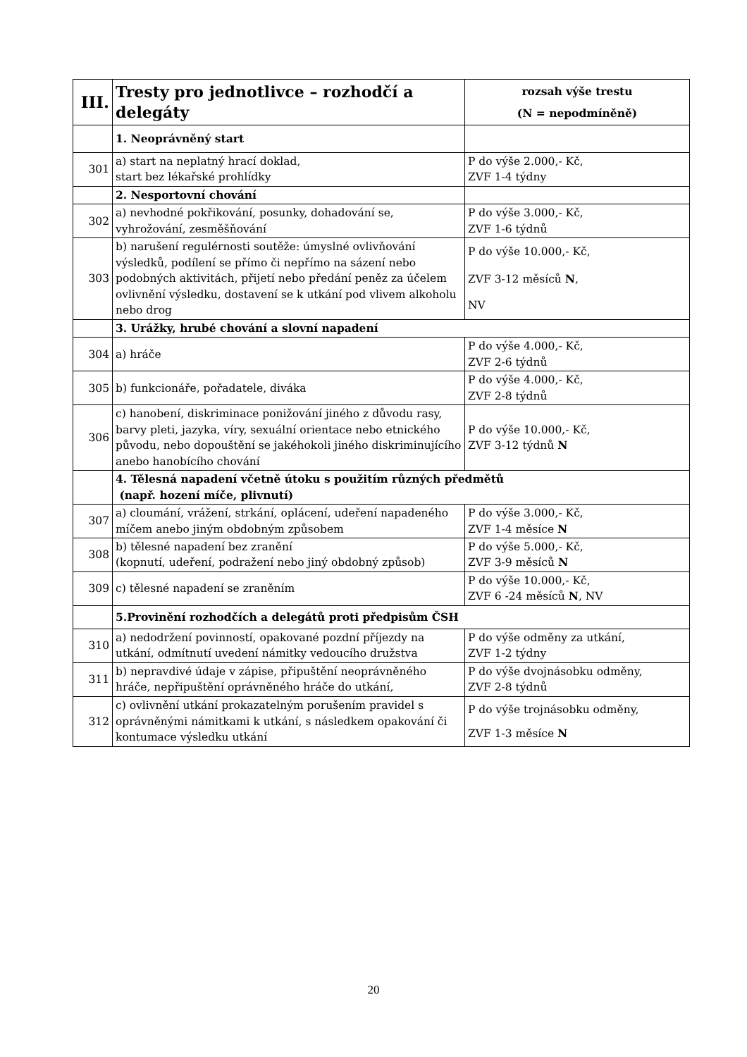| III. | Tresty pro jednotlivce – rozhodčí a delegáty | rozsah výše trestu (N = nepodmíněně) |
| | 1. Neoprávněný start | |
| 301 | a) start na neplatný hrací doklad, start bez lékařské prohlídky | P do výše 2.000,- Kč, ZVF 1-4 týdny |
| | 2. Nesportovní chování | |
| 302 | a) nevhodné pokřikování, posunky, dohadování se, vyhrožování, zesměšňování | P do výše 3.000,- Kč, ZVF 1-6 týdnů |
| 303 | b) narušení regulérnosti soutěže: úmyslné ovlivňování výsledků, podílení se přímo či nepřímo na sázení nebo podobných aktivitách, přijetí nebo předání peněz za účelem ovlivnění výsledku, dostavení se k utkání pod vlivem alkoholu nebo drog | P do výše 10.000,- Kč, ZVF 3-12 měsíců N , NV |
| | 3. Urážky, hrubé chování a slovní napadení | |
| 304 | a) hráče | P do výše 4.000,- Kč, ZVF 2-6 týdnů |
| 305 | b) funkcionáře, pořadatele, diváka | P do výše 4.000,- Kč, ZVF 2-8 týdnů |
| 306 | c) hanobení, diskriminace ponižování jiného z důvodu rasy, barvy pleti, jazyka, víry, sexuální orientace nebo etnického původu, nebo dopouštění se jakéhokoli jiného diskriminujícího anebo hanobícího chování | P do výše 10.000,- Kč, ZVF 3-12 týdnů N |
| | 4. Tělesná napadení včetně útoku s použitím různých předmětů (např. hození míče, plivnutí) | |
| 307 | a) cloumání, vrážení, strkání, oplácení, udeření napadeného míčem anebo jiným obdobným způsobem | P do výše 3.000,- Kč, ZVF 1-4 měsíce N |
| 308 | b) tělesné napadení bez zranění (kopnutí, udeření, podražení nebo jiný obdobný způsob) | P do výše 5.000,- Kč, ZVF 3-9 měsíců N |
| 309 | c) tělesné napadení se zraněním | P do výše 10.000,- Kč, ZVF 6 -24 měsíců N , NV |
| | 5.Provinění rozhodčích a delegátů proti předpisům ČSH | |
| 310 | a) nedodržení povinností, opakované pozdní příjezdy na utkání, odmítnutí uvedení námitky vedoucího družstva | P do výše odměny za utkání, ZVF 1-2 týdny |
| 311 | b) nepravdivé údaje v zápise, připuštění neoprávněného hráče, nepřipuštění oprávněného hráče do utkání, | P do výše dvojnásobku odměny, ZVF 2-8 týdnů |
| 312 | c) ovlivnění utkání prokazatelným porušením pravidel s oprávněnými námitkami k utkání, s následkem opakování či kontumace výsledku utkání | P do výše trojnásobku odměny, ZVF 1-3 měsíce N |
20